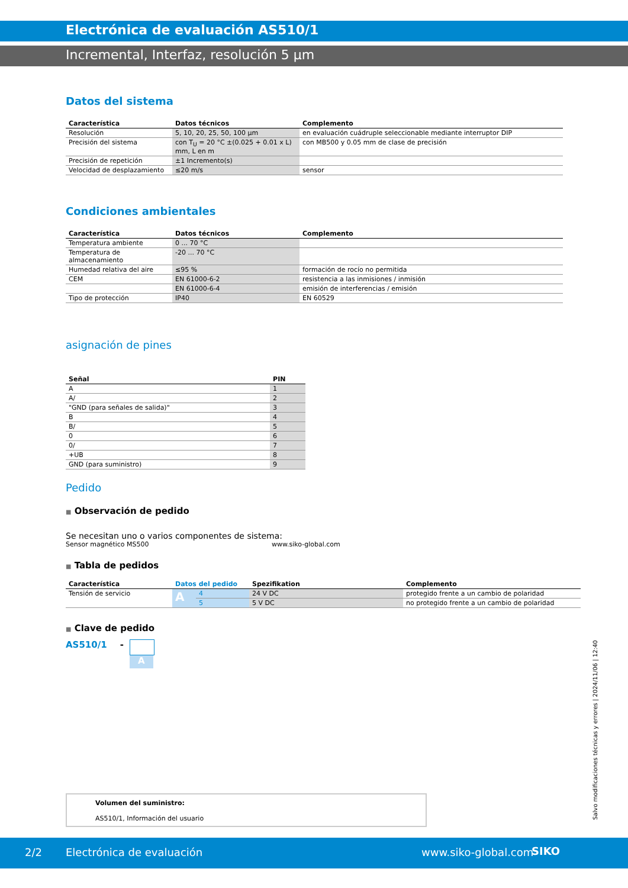Electrónica de evaluación AS510/1
Incremental, Interfaz, resolución 5 µm
Datos del sistema
| Característica | Datos técnicos | Complemento |
| --- | --- | --- |
| Resolución | 5, 10, 20, 25, 50, 100 µm | en evaluación cuádruple seleccionable mediante interruptor DIP |
| Precisión del sistema | con T<sub>U</sub> = 20 °C ±(0.025 + 0.01 x L) mm, L en m | con MB500 y 0.05 mm de clase de precisión |
| Precisión de repetición | ±1 Incremento(s) | |
| Velocidad de desplazamiento | ≤20 m/s | sensor |
Condiciones ambientales
| Característica | Datos técnicos | Complemento |
| --- | --- | --- |
| Temperatura ambiente | 0 ... 70 °C | |
| Temperatura de almacenamiento | -20 ... 70 °C | |
| Humedad relativa del aire | ≤95 % | formación de rocío no permitida |
| CEM | EN 61000-6-2 | resistencia a las inmisiones / inmisión |
| | EN 61000-6-4 | emisión de interferencias / emisión |
| Tipo de protección | IP40 | EN 60529 |
asignación de pines
| Señal | PIN |
| --- | --- |
| A | 1 |
| A/ | 2 |
| "GND (para señales de salida)" | 3 |
| B | 4 |
| B/ | 5 |
| 0 | 6 |
| 0/ | 7 |
| +UB | 8 |
| GND (para suministro) | 9 |
Pedido
■ Observación de pedido
Se necesitan uno o varios componentes de sistema:
Sensor magnético MS500 www.siko-global.com
■ Tabla de pedidos
| Característica | Datos del pedido | | Spezifikation | Complemento |
| --- | --- | --- | --- | --- |
| Tensión de servicio | A | 4 | 24 V DC | protegido frente a un cambio de polaridad |
| | | 5 | 5 V DC | no protegido frente a un cambio de polaridad |
■ Clave de pedido
AS510/1 -
A
Volumen del suministro:
AS510/1, Información del usuario
Salvo modificaciones técnicas y errores | 2024/11/06 | 12:40
2/2 Electrónica de evaluación www.siko-global.com SIKO